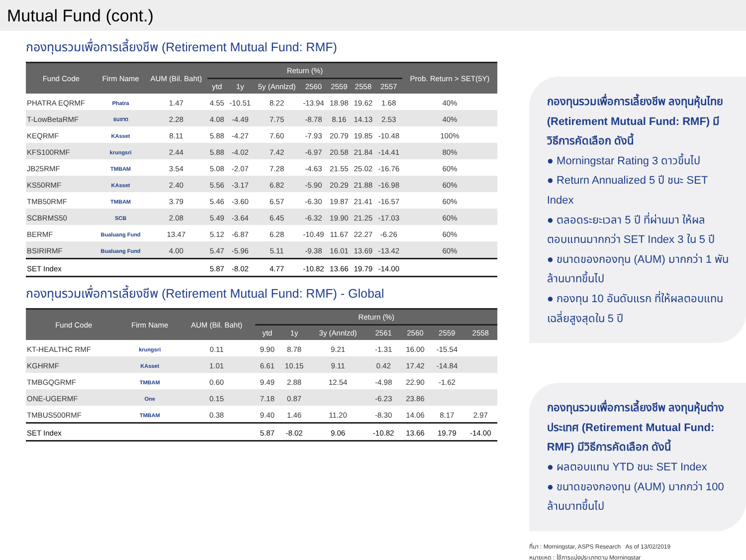Mutual Fund (cont.)
กองทุนรวมเพื่อการเลี้ยงชีพ (Retirement Mutual Fund: RMF)
| Fund Code | Firm Name | AUM (Bil. Baht) | Return (%) | | | | | | | Prob. Return > SET(5Y) |
| --- | --- | --- | --- | --- | --- | --- | --- | --- | --- | --- |
| | | | ytd | 1y | 5y (Annlzd) | 2560 | 2559 | 2558 | 2557 | |
| PHATRA EQRMF | Phatra | 1.47 | 4.55 | -10.51 | 8.22 | -13.94 | 18.98 | 19.62 | 1.68 | 40% |
| T-LowBetaRMF | ธนชาต | 2.28 | 4.08 | -4.49 | 7.75 | -8.78 | 8.16 | 14.13 | 2.53 | 40% |
| KEQRMF | KAsset | 8.11 | 5.88 | -4.27 | 7.60 | -7.93 | 20.79 | 19.85 | -10.48 | 100% |
| KFS100RMF | krungsri | 2.44 | 5.88 | -4.02 | 7.42 | -6.97 | 20.58 | 21.84 | -14.41 | 80% |
| JB25RMF | TMBAM | 3.54 | 5.08 | -2.07 | 7.28 | -4.63 | 21.55 | 25.02 | -16.76 | 60% |
| KS50RMF | KAsset | 2.40 | 5.56 | -3.17 | 6.82 | -5.90 | 20.29 | 21.88 | -16.98 | 60% |
| TMB50RMF | TMBAM | 3.79 | 5.46 | -3.60 | 6.57 | -6.30 | 19.87 | 21.41 | -16.57 | 60% |
| SCBRMS50 | SCB | 2.08 | 5.49 | -3.64 | 6.45 | -6.32 | 19.90 | 21.25 | -17.03 | 60% |
| BERMF | Bualuang Fund | 13.47 | 5.12 | -6.87 | 6.28 | -10.49 | 11.67 | 22.27 | -6.26 | 60% |
| BSIRIRMF | Bualuang Fund | 4.00 | 5.47 | -5.96 | 5.11 | -9.38 | 16.01 | 13.69 | -13.42 | 60% |
| SET Index | | | 5.87 | -8.02 | 4.77 | -10.82 | 13.66 | 19.79 | -14.00 | |
กองทุนรวมเพื่อการเลี้ยงชีพ (Retirement Mutual Fund: RMF) - Global
| Fund Code | Firm Name | AUM (Bil. Baht) | Return (%) | | | | | | |
| --- | --- | --- | --- | --- | --- | --- | --- | --- | --- |
| | | | ytd | 1y | 3y (Annlzd) | 2561 | 2560 | 2559 | 2558 |
| KT-HEALTHC RMF | krungsri | 0.11 | 9.90 | 8.78 | 9.21 | -1.31 | 16.00 | -15.54 | |
| KGHRMF | KAsset | 1.01 | 6.61 | 10.15 | 9.11 | 0.42 | 17.42 | -14.84 | |
| TMBGQGRMF | TMBAM | 0.60 | 9.49 | 2.88 | 12.54 | -4.98 | 22.90 | -1.62 | |
| ONE-UGERMF | One | 0.15 | 7.18 | 0.87 | | -6.23 | 23.86 | | |
| TMBUS500RMF | TMBAM | 0.38 | 9.40 | 1.46 | 11.20 | -8.30 | 14.06 | 8.17 | 2.97 |
| SET Index | | | 5.87 | -8.02 | 9.06 | -10.82 | 13.66 | 19.79 | -14.00 |
กองทุนรวมเพื่อการเลี้ยงชีพ ลงทุนหุ้นไทย (Retirement Mutual Fund: RMF) มีวิธีการคัดเลือก ดังนี้
● Morningstar Rating 3 ดาวขึ้นไป
● Return Annualized 5 ปี ชนะ SET Index
● ตลอดระยะเวลา 5 ปี ที่ผ่านมา ให้ผลตอบแทนมากกว่า SET Index 3 ใน 5 ปี
● ขนาดของกองทุน (AUM) มากกว่า 1 พันล้านบาทขึ้นไป
● กองทุน 10 อันดับแรก ที่ให้ผลตอบแทนเฉลี่ยสูงสุดใน 5 ปี
กองทุนรวมเพื่อการเลี้ยงชีพ ลงทุนหุ้นต่างประเทศ (Retirement Mutual Fund: RMF) มีวิธีการคัดเลือก ดังนี้
● ผลตอบแทน YTD ชนะ SET Index
● ขนาดของกองทุน (AUM) มากกว่า 100 ล้านบาทขึ้นไป
ที่มา : Morningstar, ASPS Research As of 13/02/2019
หมายเหตุ : ใช้การแบ่งประเภทตาม Morningstar